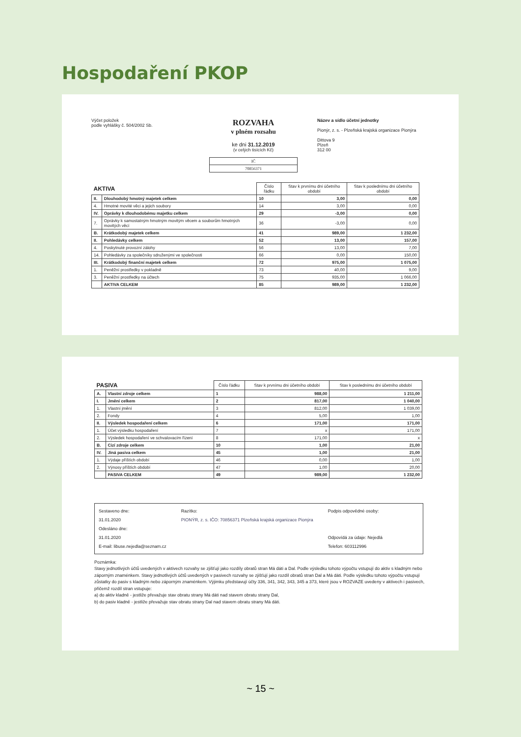Hospodaření PKOP
Výčet položek
podle vyhlášky č. 504/2002 Sb.
ROZVAHA
v plném rozsahu
ke dni 31.12.2019
(v celých tisících Kč)
| IČ |
| 70856371 |
Název a sídlo účetní jednotky
Pionýr, z. s. - Plzeňská krajská organizace Pionýra
Dittova 9
Plzeň
312 00
| AKTIVA | | Číslo řádku | Stav k prvnímu dni účetního období | Stav k poslednímu dni účetního období |
| --- | --- | --- | --- | --- |
| II. | Dlouhodobý hmotný majetek celkem | 10 | 3,00 | 0,00 |
| 4. | Hmotné movité věci a jejich soubory | 14 | 3,00 | 0,00 |
| IV. | Oprávky k dlouhodobému majetku celkem | 29 | -3,00 | 0,00 |
| 7. | Oprávky k samostatným hmotným movitým věcem a souborům hmotných movitých věcí | 36 | -3,00 | 0,00 |
| B. | Krátkodobý majetek celkem | 41 | 989,00 | 1 232,00 |
| II. | Pohledávky celkem | 52 | 13,00 | 157,00 |
| 4. | Poskytnuté provozní zálohy | 56 | 13,00 | 7,00 |
| 14. | Pohledávky za společníky sdruženými ve společnosti | 66 | 0,00 | 150,00 |
| III. | Krátkodobý finanční majetek celkem | 72 | 975,00 | 1 075,00 |
| 1. | Peněžní prostředky v pokladně | 73 | 40,00 | 9,00 |
| 3. | Peněžní prostředky na účtech | 75 | 935,00 | 1 066,00 |
| | AKTIVA CELKEM | 85 | 989,00 | 1 232,00 |
| PASIVA | | Číslo řádku | Stav k prvnímu dni účetního období | Stav k poslednímu dni účetního období |
| --- | --- | --- | --- | --- |
| A. | Vlastní zdroje celkem | 1 | 988,00 | 1 211,00 |
| I. | Jmění celkem | 2 | 817,00 | 1 040,00 |
| 1. | Vlastní jmění | 3 | 812,00 | 1 039,00 |
| 2. | Fondy | 4 | 5,00 | 1,00 |
| II. | Výsledek hospodaření celkem | 6 | 171,00 | 171,00 |
| 1. | Účet výsledku hospodaření | 7 | x | 171,00 |
| 2. | Výsledek hospodaření ve schvalovacím řízení | 8 | 171,00 | x |
| B. | Cizí zdroje celkem | 10 | 1,00 | 21,00 |
| IV. | Jiná pasiva celkem | 45 | 1,00 | 21,00 |
| 1. | Výdaje příštích období | 46 | 0,00 | 1,00 |
| 2. | Výnosy příštích období | 47 | 1,00 | 20,00 |
| | PASIVA CELKEM | 49 | 989,00 | 1 232,00 |
Sestaveno dne:
31.01.2020
Odesláno dne:
31.01.2020
E-mail: libuse.nejedla@seznam.cz
Razítko:
PIONÝR, z. s. IČO: 70856371 Plzeňská krajská organizace Pionýra
Podpis odpovědné osoby:
Odpovídá za údaje: Nejedlá
Telefon: 603112996
Poznámka:
Stavy jednotlivých účtů uvedených v aktivech rozvahy se zjišťují jako rozdíly obratů stran Má dáti a Dal. Podle výsledku tohoto výpočtu vstupují do aktiv s kladným nebo záporným znaménkem. Stavy jednotlivých účtů uvedených v pasivech rozvahy se zjišťují jako rozdíl obratů stran Dal a Má dáti. Podle výsledku tohoto výpočtu vstupují zůstatky do pasiv s kladným nebo záporným znaménkem. Výjimku představují účty 336, 341, 342, 343, 345 a 373, které jsou v ROZVAZE uvedeny v aktivech i pasivech, přičemž rozdíl stran vstupuje:
a) do aktiv kladně - jestliže převažuje stav obratu strany Má dáti nad stavem obratu strany Dal,
b) do pasiv kladně - jestliže převažuje stav obratu strany Dal nad stavem obratu strany Má dáti.
~ 15 ~